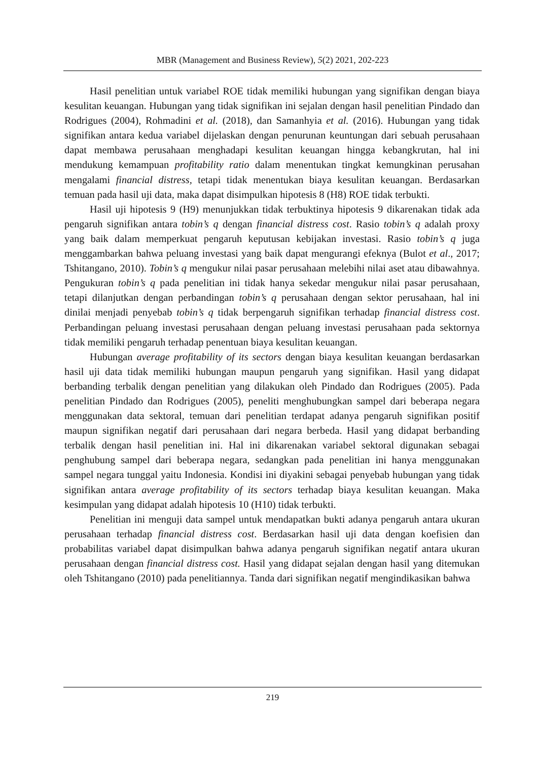MBR (Management and Business Review), 5(2) 2021, 202-223
Hasil penelitian untuk variabel ROE tidak memiliki hubungan yang signifikan dengan biaya kesulitan keuangan. Hubungan yang tidak signifikan ini sejalan dengan hasil penelitian Pindado dan Rodrigues (2004), Rohmadini et al. (2018), dan Samanhyia et al. (2016). Hubungan yang tidak signifikan antara kedua variabel dijelaskan dengan penurunan keuntungan dari sebuah perusahaan dapat membawa perusahaan menghadapi kesulitan keuangan hingga kebangkrutan, hal ini mendukung kemampuan profitability ratio dalam menentukan tingkat kemungkinan perusahan mengalami financial distress, tetapi tidak menentukan biaya kesulitan keuangan. Berdasarkan temuan pada hasil uji data, maka dapat disimpulkan hipotesis 8 (H8) ROE tidak terbukti.
Hasil uji hipotesis 9 (H9) menunjukkan tidak terbuktinya hipotesis 9 dikarenakan tidak ada pengaruh signifikan antara tobin’s q dengan financial distress cost. Rasio tobin’s q adalah proxy yang baik dalam memperkuat pengaruh keputusan kebijakan investasi. Rasio tobin’s q juga menggambarkan bahwa peluang investasi yang baik dapat mengurangi efeknya (Bulot et al., 2017; Tshitangano, 2010). Tobin’s q mengukur nilai pasar perusahaan melebihi nilai aset atau dibawahnya. Pengukuran tobin’s q pada penelitian ini tidak hanya sekedar mengukur nilai pasar perusahaan, tetapi dilanjutkan dengan perbandingan tobin’s q perusahaan dengan sektor perusahaan, hal ini dinilai menjadi penyebab tobin’s q tidak berpengaruh signifikan terhadap financial distress cost. Perbandingan peluang investasi perusahaan dengan peluang investasi perusahaan pada sektornya tidak memiliki pengaruh terhadap penentuan biaya kesulitan keuangan.
Hubungan average profitability of its sectors dengan biaya kesulitan keuangan berdasarkan hasil uji data tidak memiliki hubungan maupun pengaruh yang signifikan. Hasil yang didapat berbanding terbalik dengan penelitian yang dilakukan oleh Pindado dan Rodrigues (2005). Pada penelitian Pindado dan Rodrigues (2005), peneliti menghubungkan sampel dari beberapa negara menggunakan data sektoral, temuan dari penelitian terdapat adanya pengaruh signifikan positif maupun signifikan negatif dari perusahaan dari negara berbeda. Hasil yang didapat berbanding terbalik dengan hasil penelitian ini. Hal ini dikarenakan variabel sektoral digunakan sebagai penghubung sampel dari beberapa negara, sedangkan pada penelitian ini hanya menggunakan sampel negara tunggal yaitu Indonesia. Kondisi ini diyakini sebagai penyebab hubungan yang tidak signifikan antara average profitability of its sectors terhadap biaya kesulitan keuangan. Maka kesimpulan yang didapat adalah hipotesis 10 (H10) tidak terbukti.
Penelitian ini menguji data sampel untuk mendapatkan bukti adanya pengaruh antara ukuran perusahaan terhadap financial distress cost. Berdasarkan hasil uji data dengan koefisien dan probabilitas variabel dapat disimpulkan bahwa adanya pengaruh signifikan negatif antara ukuran perusahaan dengan financial distress cost. Hasil yang didapat sejalan dengan hasil yang ditemukan oleh Tshitangano (2010) pada penelitiannya. Tanda dari signifikan negatif mengindikasikan bahwa
219